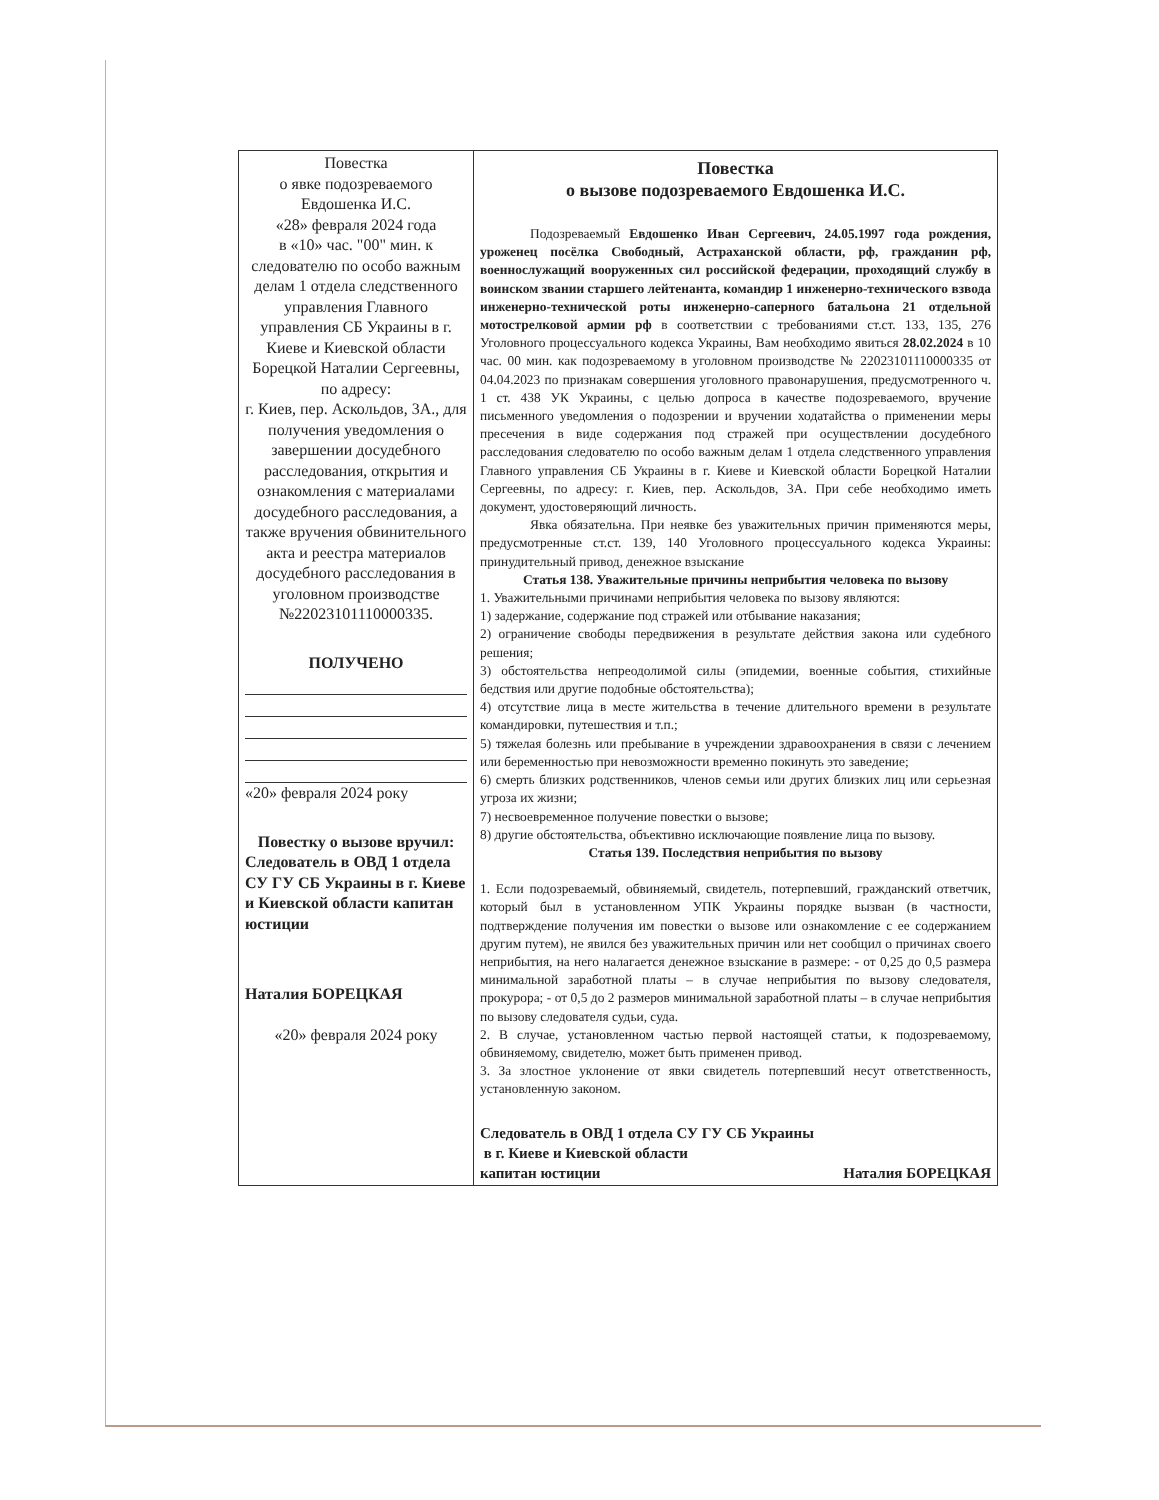| Повестка о явке подозреваемого Евдошенка И.С. «28» февраля 2024 года в «10» час. "00" мин. к следователю по особо важным делам 1 отдела следственного управления Главного управления СБ Украины в г. Киеве и Киевской области Борецкой Наталии Сергеевны, по адресу: г. Киев, пер. Аскольдов, 3А., для получения уведомления о завершении досудебного расследования, открытия и ознакомления с материалами досудебного расследования, а также вручения обвинительного акта и реестра материалов досудебного расследования в уголовном производстве №22023101110000335. ПОЛУЧЕНО «20» февраля 2024 року Повестку о вызове вручил: Следователь в ОВД 1 отдела СУ ГУ СБ Украины в г. Киеве и Киевской области капитан юстиции Наталия БОРЕЦКАЯ «20» февраля 2024 року | Повестка о вызове подозреваемого Евдошенка И.С. Подозреваемый Евдошенко Иван Сергеевич, 24.05.1997 года рождения, уроженец посёлка Свободный, Астраханской области, рф, гражданин рф, военнослужащий вооруженных сил российской федерации, проходящий службу в воинском звании старшего лейтенанта, командир 1 инженерно-технического взвода инженерно-технической роты инженерно-саперного батальона 21 отдельной мотострелковой армии рф в соответствии с требованиями ст.ст. 133, 135, 276 Уголовного процессуального кодекса Украины, Вам необходимо явиться 28.02.2024 в 10 час. 00 мин. как подозреваемому в уголовном производстве № 22023101110000335 от 04.04.2023 по признакам совершения уголовного правонарушения, предусмотренного ч. 1 ст. 438 УК Украины, с целью допроса в качестве подозреваемого, вручение письменного уведомления о подозрении и вручении ходатайства о применении меры пресечения в виде содержания под стражей при осуществлении досудебного расследования следователю по особо важным делам 1 отдела следственного управления Главного управления СБ Украины в г. Киеве и Киевской области Борецкой Наталии Сергеевны, по адресу: г. Киев, пер. Аскольдов, 3А. При себе необходимо иметь документ, удостоверяющий личность. Явка обязательна. При неявке без уважительных причин применяются меры, предусмотренные ст.ст. 139, 140 Уголовного процессуального кодекса Украины: принудительный привод, денежное взыскание Статья 138. Уважительные причины неприбытия человека по вызову 1. Уважительными причинами неприбытия человека по вызову являются: 1) задержание, содержание под стражей или отбывание наказания; 2) ограничение свободы передвижения в результате действия закона или судебного решения; 3) обстоятельства непреодолимой силы (эпидемии, военные события, стихийные бедствия или другие подобные обстоятельства); 4) отсутствие лица в месте жительства в течение длительного времени в результате командировки, путешествия и т.п.; 5) тяжелая болезнь или пребывание в учреждении здравоохранения в связи с лечением или беременностью при невозможности временно покинуть это заведение; 6) смерть близких родственников, членов семьи или других близких лиц или серьезная угроза их жизни; 7) несвоевременное получение повестки о вызове; 8) другие обстоятельства, объективно исключающие появление лица по вызову. Статья 139. Последствия неприбытия по вызову 1. Если подозреваемый, обвиняемый, свидетель, потерпевший, гражданский ответчик, который был в установленном УПК Украины порядке вызван (в частности, подтверждение получения им повестки о вызове или ознакомление с ее содержанием другим путем), не явился без уважительных причин или нет сообщил о причинах своего неприбытия, на него налагается денежное взыскание в размере: - от 0,25 до 0,5 размера минимальной заработной платы – в случае неприбытия по вызову следователя, прокурора; - от 0,5 до 2 размеров минимальной заработной платы – в случае неприбытия по вызову следователя судьи, суда. 2. В случае, установленном частью первой настоящей статьи, к подозреваемому, обвиняемому, свидетелю, может быть применен привод. 3. За злостное уклонение от явки свидетель потерпевший несут ответственность, установленную законом. Следователь в ОВД 1 отдела СУ ГУ СБ Украины в г. Киеве и Киевской области капитан юстиции Наталия БОРЕЦКАЯ |